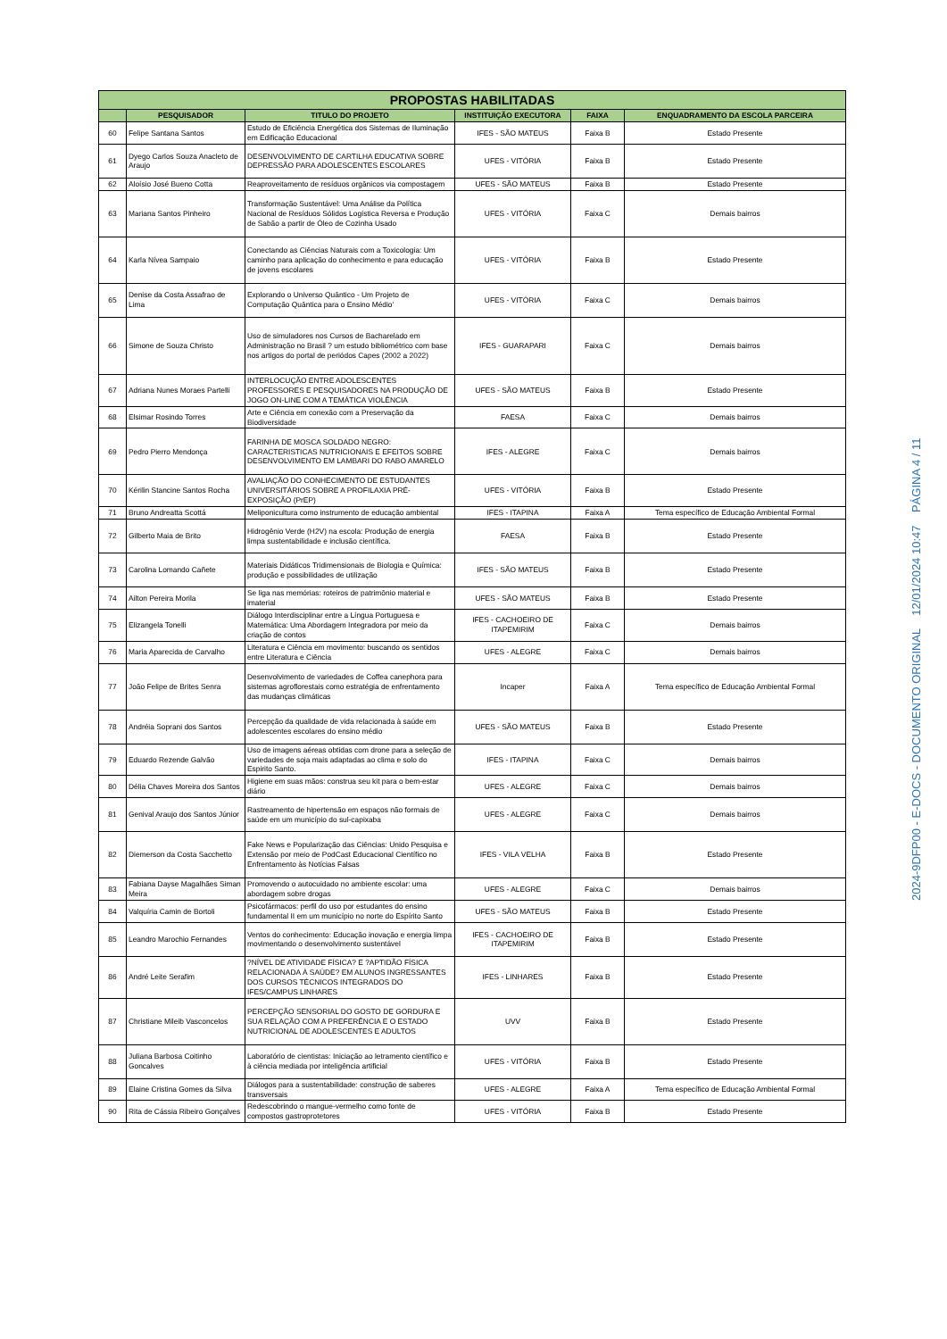| PROPOSTAS HABILITADAS | | | | | |
| --- | --- | --- | --- | --- | --- |
| | PESQUISADOR | TITULO DO PROJETO | INSTITUIÇÃO EXECUTORA | FAIXA | ENQUADRAMENTO DA ESCOLA PARCEIRA |
| 60 | Felipe Santana Santos | Estudo de Eficiência Energética dos Sistemas de Iluminação em Edificação Educacional | IFES - SÃO MATEUS | Faixa B | Estado Presente |
| 61 | Dyego Carlos Souza Anacleto de Araujo | DESENVOLVIMENTO DE CARTILHA EDUCATIVA SOBRE DEPRESSÃO PARA ADOLESCENTES ESCOLARES | UFES - VITÓRIA | Faixa B | Estado Presente |
| 62 | Aloísio José Bueno Cotta | Reaproveitamento de resíduos orgânicos via compostagem | UFES - SÃO MATEUS | Faixa B | Estado Presente |
| 63 | Mariana Santos Pinheiro | Transformação Sustentável: Uma Análise da Política Nacional de Resíduos Sólidos Logística Reversa e Produção de Sabão a partir de Óleo de Cozinha Usado | UFES - VITÓRIA | Faixa C | Demais bairros |
| 64 | Karla Nívea Sampaio | Conectando as Ciências Naturais com a Toxicologia: Um caminho para aplicação do conhecimento e para educação de jovens escolares | UFES - VITÓRIA | Faixa B | Estado Presente |
| 65 | Denise da Costa Assafrao de Lima | Explorando o Universo Quântico - Um Projeto de Computação Quântica para o Ensino Médio' | UFES - VITÓRIA | Faixa C | Demais bairros |
| 66 | Simone de Souza Christo | Uso de simuladores nos Cursos de Bacharelado em Administração no Brasil ? um estudo bibliométrico com base nos artigos do portal de periódos Capes (2002 a 2022) | IFES - GUARAPARI | Faixa C | Demais bairros |
| 67 | Adriana Nunes Moraes Partelli | INTERLOCUÇÃO ENTRE ADOLESCENTES PROFESSORES E PESQUISADORES NA PRODUÇÃO DE JOGO ON-LINE COM A TEMÁTICA VIOLÊNCIA | UFES - SÃO MATEUS | Faixa B | Estado Presente |
| 68 | Elsimar Rosindo Torres | Arte e Ciência em conexão com a Preservação da Biodiversidade | FAESA | Faixa C | Demais bairros |
| 69 | Pedro Pierro Mendonça | FARINHA DE MOSCA SOLDADO NEGRO: CARACTERISTICAS NUTRICIONAIS E EFEITOS SOBRE DESENVOLVIMENTO EM LAMBARI DO RABO AMARELO | IFES - ALEGRE | Faixa C | Demais bairros |
| 70 | Kérilin Stancine Santos Rocha | AVALIAÇÃO DO CONHECIMENTO DE ESTUDANTES UNIVERSITÁRIOS SOBRE A PROFILAXIA PRÉ-EXPOSIÇÃO (PrEP) | UFES - VITÓRIA | Faixa B | Estado Presente |
| 71 | Bruno Andreatta Scottá | Meliponicultura como instrumento de educação ambiental | IFES - ITAPINA | Faixa A | Tema específico de Educação Ambiental Formal |
| 72 | Gilberto Maia de Brito | Hidrogênio Verde (H2V) na escola: Produção de energia limpa sustentabilidade e inclusão científica. | FAESA | Faixa B | Estado Presente |
| 73 | Carolina Lomando Cañete | Materiais Didáticos Tridimensionais de Biologia e Química: produção e possibilidades de utilização | IFES - SÃO MATEUS | Faixa B | Estado Presente |
| 74 | Ailton Pereira Morila | Se liga nas memórias: roteiros de patrimônio material e imaterial | UFES - SÃO MATEUS | Faixa B | Estado Presente |
| 75 | Elizangela Tonelli | Diálogo Interdisciplinar entre a Língua Portuguesa e Matemática: Uma Abordagem Integradora por meio da criação de contos | IFES - CACHOEIRO DE ITAPEMIRIM | Faixa C | Demais bairros |
| 76 | Maria Aparecida de Carvalho | Literatura e Ciência em movimento: buscando os sentidos entre Literatura e Ciência | UFES - ALEGRE | Faixa C | Demais bairros |
| 77 | João Felipe de Brites Senra | Desenvolvimento de variedades de Coffea canephora para sistemas agroflorestais como estratégia de enfrentamento das mudanças climáticas | Incaper | Faixa A | Tema específico de Educação Ambiental Formal |
| 78 | Andréia Soprani dos Santos | Percepção da qualidade de vida relacionada à saúde em adolescentes escolares do ensino médio | UFES - SÃO MATEUS | Faixa B | Estado Presente |
| 79 | Eduardo Rezende Galvão | Uso de imagens aéreas obtidas com drone para a seleção de variedades de soja mais adaptadas ao clima e solo do Espirito Santo. | IFES - ITAPINA | Faixa C | Demais bairros |
| 80 | Délia Chaves Moreira dos Santos | Higiene em suas mãos: construa seu kit para o bem-estar diário | UFES - ALEGRE | Faixa C | Demais bairros |
| 81 | Genival Araujo dos Santos Júnior | Rastreamento de hipertensão em espaços não formais de saúde em um município do sul-capixaba | UFES - ALEGRE | Faixa C | Demais bairros |
| 82 | Diemerson da Costa Sacchetto | Fake News e Popularização das Ciências: Unido Pesquisa e Extensão por meio de PodCast Educacional Científico no Enfrentamento às Notícias Falsas | IFES - VILA VELHA | Faixa B | Estado Presente |
| 83 | Fabiana Dayse Magalhães Siman Meira | Promovendo o autocuidado no ambiente escolar: uma abordagem sobre drogas | UFES - ALEGRE | Faixa C | Demais bairros |
| 84 | Valquíria Camin de Bortoli | Psicofármacos: perfil do uso por estudantes do ensino fundamental II em um município no norte do Espírito Santo | UFES - SÃO MATEUS | Faixa B | Estado Presente |
| 85 | Leandro Marochio Fernandes | Ventos do conhecimento: Educação inovação e energia limpa movimentando o desenvolvimento sustentável | IFES - CACHOEIRO DE ITAPEMIRIM | Faixa B | Estado Presente |
| 86 | André Leite Serafim | ?NÍVEL DE ATIVIDADE FÍSICA? E ?APTIDÃO FÍSICA RELACIONADA À SAÚDE? EM ALUNOS INGRESSANTES DOS CURSOS TÉCNICOS INTEGRADOS DO IFES/CAMPUS LINHARES | IFES - LINHARES | Faixa B | Estado Presente |
| 87 | Christiane Mileib Vasconcelos | PERCEPÇÃO SENSORIAL DO GOSTO DE GORDURA E SUA RELAÇÃO COM A PREFERÊNCIA E O ESTADO NUTRICIONAL DE ADOLESCENTES E ADULTOS | UVV | Faixa B | Estado Presente |
| 88 | Juliana Barbosa Coitinho Goncalves | Laboratório de cientistas: Iniciação ao letramento científico e à ciência mediada por inteligência artificial | UFES - VITÓRIA | Faixa B | Estado Presente |
| 89 | Elaine Cristina Gomes da Silva | Diálogos para a sustentabilidade: construção de saberes transversais | UFES - ALEGRE | Faixa A | Tema específico de Educação Ambiental Formal |
| 90 | Rita de Cássia Ribeiro Gonçalves | Redescobrindo o mangue-vermelho como fonte de compostos gastroprotetores | UFES - VITÓRIA | Faixa B | Estado Presente |
2024-9DFP00 - E-DOCS - DOCUMENTO ORIGINAL 12/01/2024 10:47 PÁGINA 4 / 11